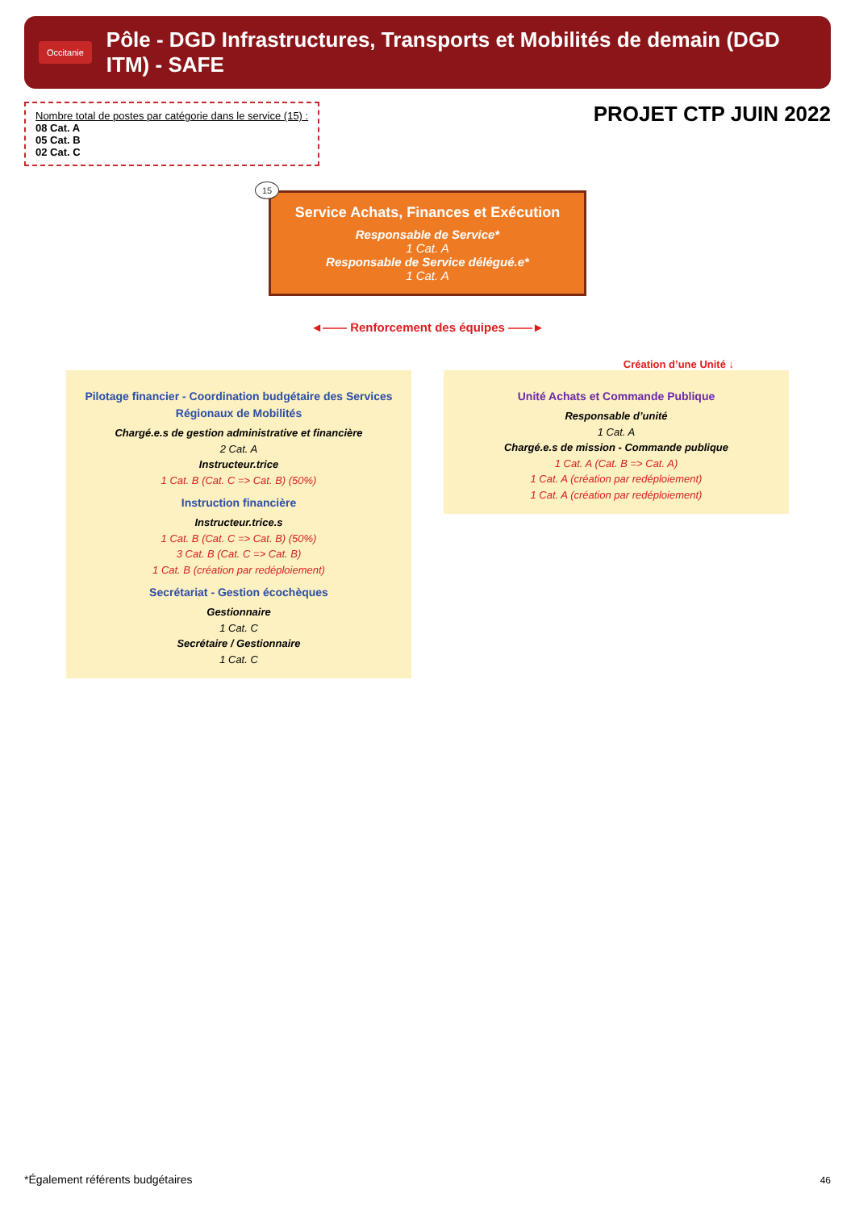Occitanie
Pôle - DGD Infrastructures, Transports et Mobilités de demain (DGD ITM) - SAFE
Nombre total de postes par catégorie dans le service (15) :
08 Cat. A
05 Cat. B
02 Cat. C
PROJET CTP JUIN 2022
15
Service Achats, Finances et Exécution
Responsable de Service*
1 Cat. A
Responsable de Service délégué.e*
1 Cat. A
◄—— Renforcement des équipes ——►
Création d’une Unité ↓
Pilotage financier - Coordination budgétaire des Services Régionaux de Mobilités
Chargé.e.s de gestion administrative et financière
2 Cat. A
Instructeur.trice
1 Cat. B (Cat. C => Cat. B) (50%)
Instruction financière
Instructeur.trice.s
1 Cat. B (Cat. C => Cat. B) (50%)
3 Cat. B (Cat. C => Cat. B)
1 Cat. B (création par redéploiement)
Secrétariat - Gestion écochèques
Gestionnaire
1 Cat. C
Secrétaire / Gestionnaire
1 Cat. C
Unité Achats et Commande Publique
Responsable d’unité
1 Cat. A
Chargé.e.s de mission - Commande publique
1 Cat. A (Cat. B => Cat. A)
1 Cat. A (création par redéploiement)
1 Cat. A (création par redéploiement)
*Également référents budgétaires
46